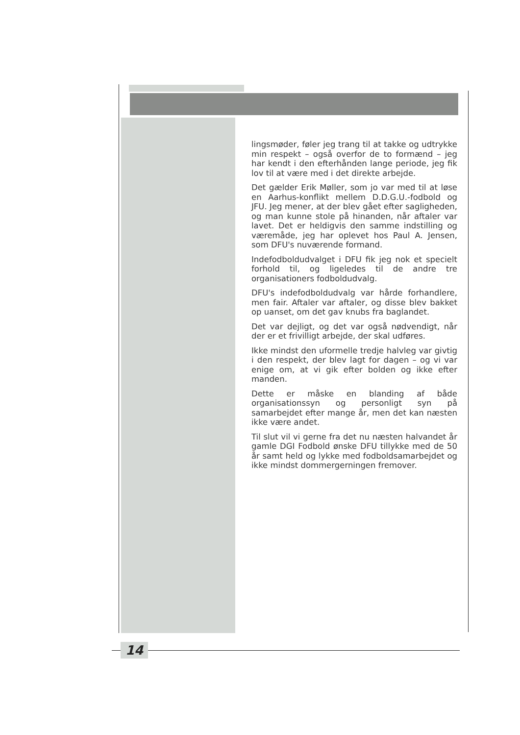lingsmøder, føler jeg trang til at takke og udtrykke min respekt – også overfor de to formænd – jeg har kendt i den efterhånden lange periode, jeg fik lov til at være med i det direkte arbejde.
Det gælder Erik Møller, som jo var med til at løse en Aarhus-konflikt mellem D.D.G.U.-fodbold og JFU. Jeg mener, at der blev gået efter sagligheden, og man kunne stole på hinanden, når aftaler var lavet. Det er heldigvis den samme indstilling og væremåde, jeg har oplevet hos Paul A. Jensen, som DFU's nuværende formand.
Indefodboldudvalget i DFU fik jeg nok et specielt forhold til, og ligeledes til de andre tre organisationers fodboldudvalg.
DFU's indefodboldudvalg var hårde forhandlere, men fair. Aftaler var aftaler, og disse blev bakket op uanset, om det gav knubs fra baglandet.
Det var dejligt, og det var også nødvendigt, når der er et frivilligt arbejde, der skal udføres.
Ikke mindst den uformelle tredje halvleg var givtig i den respekt, der blev lagt for dagen – og vi var enige om, at vi gik efter bolden og ikke efter manden.
Dette er måske en blanding af både organisationssyn og personligt syn på samarbejdet efter mange år, men det kan næsten ikke være andet.
Til slut vil vi gerne fra det nu næsten halvandet år gamle DGI Fodbold ønske DFU tillykke med de 50 år samt held og lykke med fodboldsamarbejdet og ikke mindst dommergerningen fremover.
14